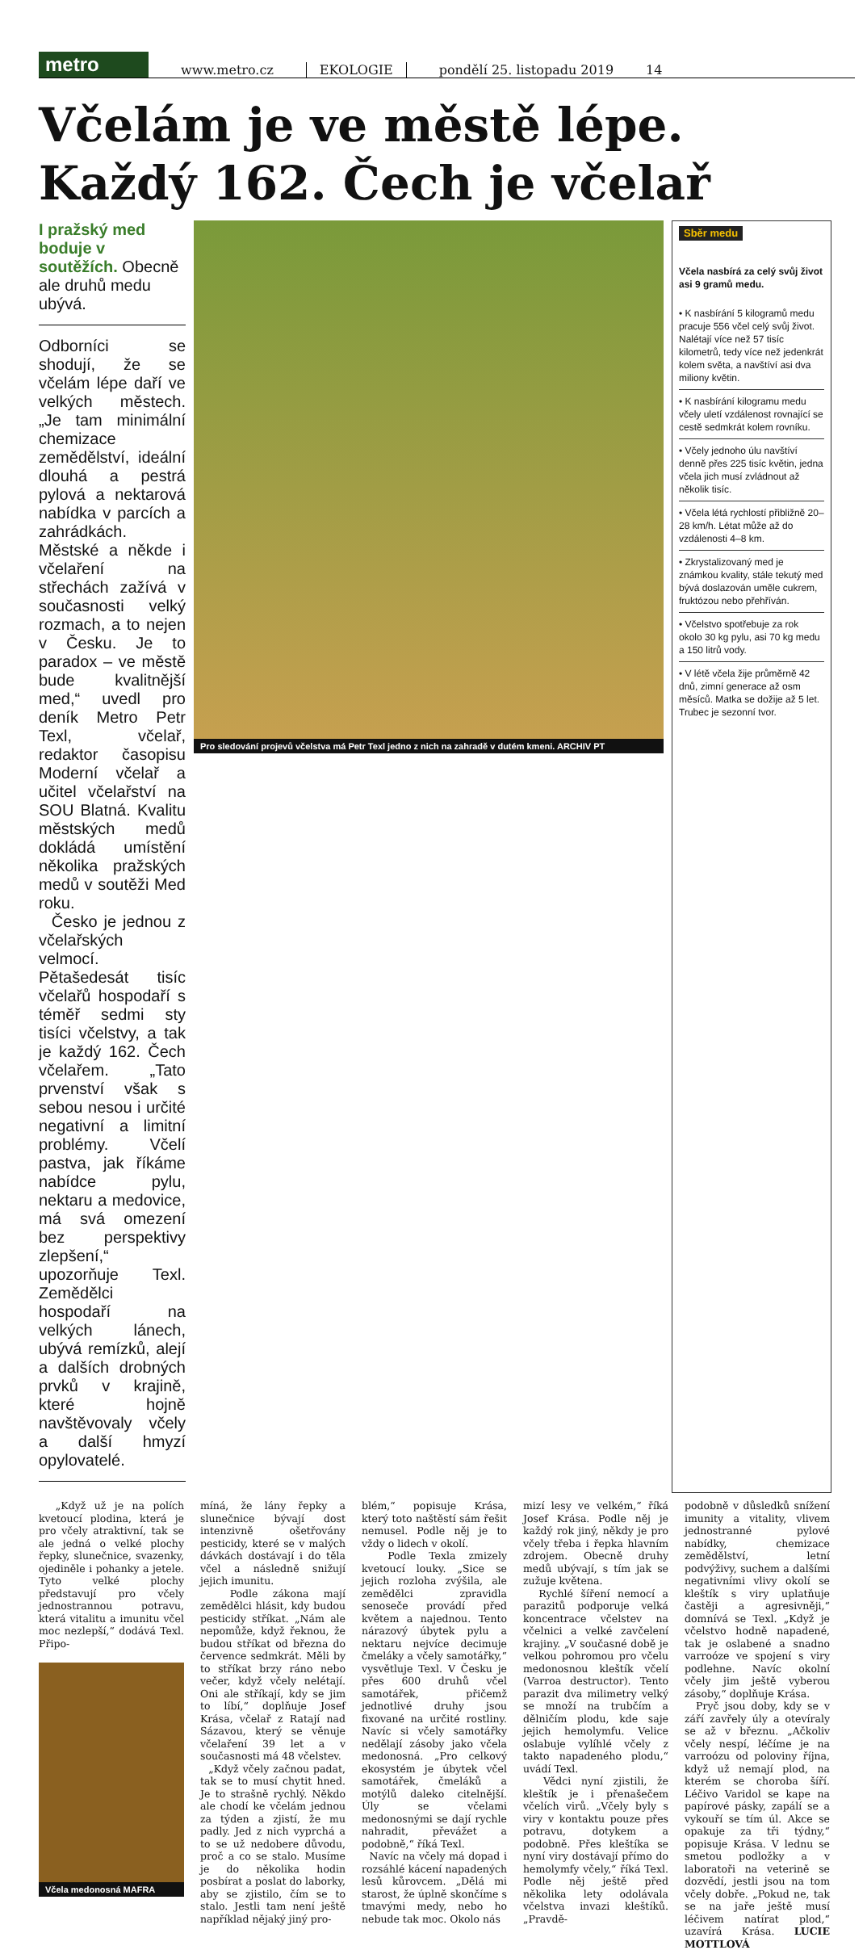metro
www.metro.cz EKOLOGIE pondělí 25. listopadu 2019 14
Včelám je ve městě lépe.
Každý 162. Čech je včelař
I pražský med boduje v soutěžích. Obecně ale druhů medu ubývá.
Odborníci se shodují, že se včelám lépe daří ve velkých městech. „Je tam minimální chemizace zemědělství, ideální dlouhá a pestrá pylová a nektarová nabídka v parcích a zahrádkách. Městské a někde i včelaření na střechách zažívá v současnosti velký rozmach, a to nejen v Česku. Je to paradox – ve městě bude kvalitnější med,“ uvedl pro deník Metro Petr Texl, včelař, redaktor časopisu Moderní včelař a učitel včelařství na SOU Blatná. Kvalitu městských medů dokládá umístění několika pražských medů v soutěži Med roku.
Česko je jednou z včelařských velmocí. Pětašedesát tisíc včelařů hospodaří s téměř sedmi sty tisíci včelstvy, a tak je každý 162. Čech včelařem. „Tato prvenství však s sebou nesou i určité negativní a limitní problémy. Včelí pastva, jak říkáme nabídce pylu, nektaru a medovice, má svá omezení bez perspektivy zlepšení,“ upozorňuje Texl. Zemědělci hospodaří na velkých lánech, ubývá remízků, alejí a dalších drobných prvků v krajině, které hojně navštěvovaly včely a další hmyzí opylovatelé.
Pro sledování projevů včelstva má Petr Texl jedno z nich na zahradě v dutém kmeni. ARCHIV PT
Sběr medu
Včela nasbírá za celý svůj život asi 9 gramů medu.
• K nasbírání 5 kilogramů medu pracuje 556 včel celý svůj život. Nalétají více než 57 tisíc kilometrů, tedy více než jedenkrát kolem světa, a navštíví asi dva miliony květin.
• K nasbírání kilogramu medu včely uletí vzdálenost rovnající se cestě sedmkrát kolem rovníku.
• Včely jednoho úlu navštíví denně přes 225 tisíc květin, jedna včela jich musí zvládnout až několik tisíc.
• Včela létá rychlostí přibližně 20–28 km/h. Létat může až do vzdálenosti 4–8 km.
• Zkrystalizovaný med je známkou kvality, stále tekutý med bývá doslazován uměle cukrem, fruktózou nebo přehříván.
• Včelstvo spotřebuje za rok okolo 30 kg pylu, asi 70 kg medu a 150 litrů vody.
• V létě včela žije průměrně 42 dnů, zimní generace až osm měsíců. Matka se dožije až 5 let. Trubec je sezonní tvor.
„Když už je na polích kvetoucí plodina, která je pro včely atraktivní, tak se ale jedná o velké plochy řepky, slunečnice, svazenky, ojediněle i pohanky a jetele. Tyto velké plochy představují pro včely jednostrannou potravu, která vitalitu a imunitu včel moc nezlepší,“ dodává Texl. Připo-
Včela medonosná MAFRA
míná, že lány řepky a slunečnice bývají dost intenzivně ošetřovány pesticidy, které se v malých dávkách dostávají i do těla včel a následně snižují jejich imunitu.
Podle zákona mají zemědělci hlásit, kdy budou pesticidy stříkat. „Nám ale nepomůže, když řeknou, že budou stříkat od března do července sedmkrát. Měli by to stříkat brzy ráno nebo večer, když včely nelétají. Oni ale stříkají, kdy se jim to líbí,“ doplňuje Josef Krása, včelař z Ratají nad Sázavou, který se věnuje včelaření 39 let a v současnosti má 48 včelstev.
„Když včely začnou padat, tak se to musí chytit hned. Je to strašně rychlý. Někdo ale chodí ke včelám jednou za týden a zjistí, že mu padly. Jed z nich vyprchá a to se už nedobere důvodu, proč a co se stalo. Musíme je do několika hodin posbírat a poslat do laborky, aby se zjistilo, čím se to stalo. Jestli tam není ještě například nějaký jiný pro-
blém,“ popisuje Krása, který toto naštěstí sám řešit nemusel. Podle něj je to vždy o lidech v okolí.
Podle Texla zmizely kvetoucí louky. „Sice se jejich rozloha zvýšila, ale zemědělci zpravidla senoseče provádí před květem a najednou. Tento nárazový úbytek pylu a nektaru nejvíce decimuje čmeláky a včely samotářky,“ vysvětluje Texl. V Česku je přes 600 druhů včel samotářek, přičemž jednotlivé druhy jsou fixované na určité rostliny. Navíc si včely samotářky nedělají zásoby jako včela medonosná. „Pro celkový ekosystém je úbytek včel samotářek, čmeláků a motýlů daleko citelnější. Úly se včelami medonosnými se dají rychle nahradit, převážet a podobně,“ říká Texl.
Navíc na včely má dopad i rozsáhlé kácení napadených lesů kůrovcem. „Dělá mi starost, že úplně skončíme s tmavými medy, nebo ho nebude tak moc. Okolo nás
mizí lesy ve velkém,“ říká Josef Krása. Podle něj je každý rok jiný, někdy je pro včely třeba i řepka hlavním zdrojem. Obecně druhy medů ubývají, s tím jak se zužuje květena.
Rychlé šíření nemocí a parazitů podporuje velká koncentrace včelstev na včelnici a velké zavčelení krajiny. „V současné době je velkou pohromou pro včelu medonosnou kleštík včelí (Varroa destructor). Tento parazit dva milimetry velký se množí na trubčím a dělničím plodu, kde saje jejich hemolymfu. Velice oslabuje vylíhlé včely z takto napadeného plodu,“ uvádí Texl.
Vědci nyní zjistili, že kleštík je i přenašečem včelích virů. „Včely byly s viry v kontaktu pouze přes potravu, dotykem a podobně. Přes kleštíka se nyní viry dostávají přímo do hemolymfy včely,“ říká Texl. Podle něj ještě před několika lety odolávala včelstva invazi kleštíků. „Pravdě-
podobně v důsledků snížení imunity a vitality, vlivem jednostranné pylové nabídky, chemizace zemědělství, letní podvýživy, suchem a dalšími negativními vlivy okolí se kleštík s viry uplatňuje častěji a agresivněji,“ domnívá se Texl. „Když je včelstvo hodně napadené, tak je oslabené a snadno varroóze ve spojení s viry podlehne. Navíc okolní včely jim ještě vyberou zásoby,“ doplňuje Krása.
Pryč jsou doby, kdy se v září zavřely úly a otevíraly se až v březnu. „Ačkoliv včely nespí, léčíme je na varroózu od poloviny října, když už nemají plod, na kterém se choroba šíří. Léčivo Varidol se kape na papírové pásky, zapálí se a vykouří se tím úl. Akce se opakuje za tři týdny,“ popisuje Krása. V lednu se smetou podložky a v laboratoři na veterině se dozvědí, jestli jsou na tom včely dobře. „Pokud ne, tak se na jaře ještě musí léčivem natírat plod,“ uzavírá Krása. LUCIE MOTTLOVÁ